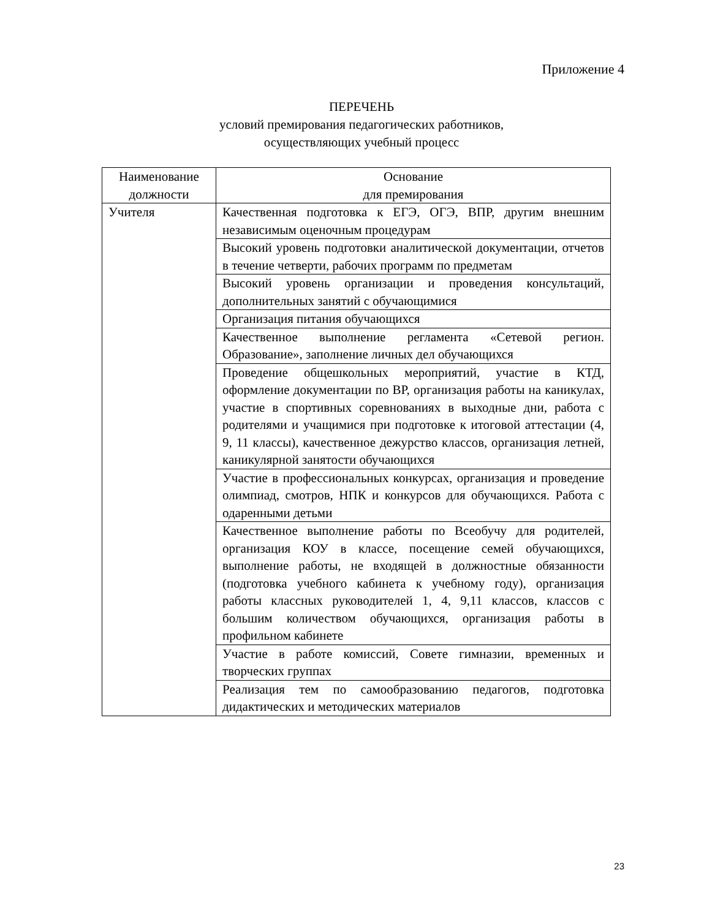Приложение 4
ПЕРЕЧЕНЬ
условий премирования педагогических работников,
осуществляющих учебный процесс
| Наименование должности | Основание для премирования |
| --- | --- |
| Учителя | Качественная подготовка к ЕГЭ, ОГЭ, ВПР, другим внешним независимым оценочным процедурам |
| | Высокий уровень подготовки аналитической документации, отчетов в течение четверти, рабочих программ по предметам |
| | Высокий уровень организации и проведения консультаций, дополнительных занятий с обучающимися |
| | Организация питания обучающихся |
| | Качественное выполнение регламента «Сетевой регион. Образование», заполнение личных дел обучающихся |
| | Проведение общешкольных мероприятий, участие в КТД, оформление документации по ВР, организация работы на каникулах, участие в спортивных соревнованиях в выходные дни, работа с родителями и учащимися при подготовке к итоговой аттестации (4, 9, 11 классы), качественное дежурство классов, организация летней, каникулярной занятости обучающихся |
| | Участие в профессиональных конкурсах, организация и проведение олимпиад, смотров, НПК и конкурсов для обучающихся. Работа с одаренными детьми |
| | Качественное выполнение работы по Всеобучу для родителей, организация КОУ в классе, посещение семей обучающихся, выполнение работы, не входящей в должностные обязанности (подготовка учебного кабинета к учебному году), организация работы классных руководителей 1, 4, 9,11 классов, классов с большим количеством обучающихся, организация работы в профильном кабинете |
| | Участие в работе комиссий, Совете гимназии, временных и творческих группах |
| | Реализация тем по самообразованию педагогов, подготовка дидактических и методических материалов |
23